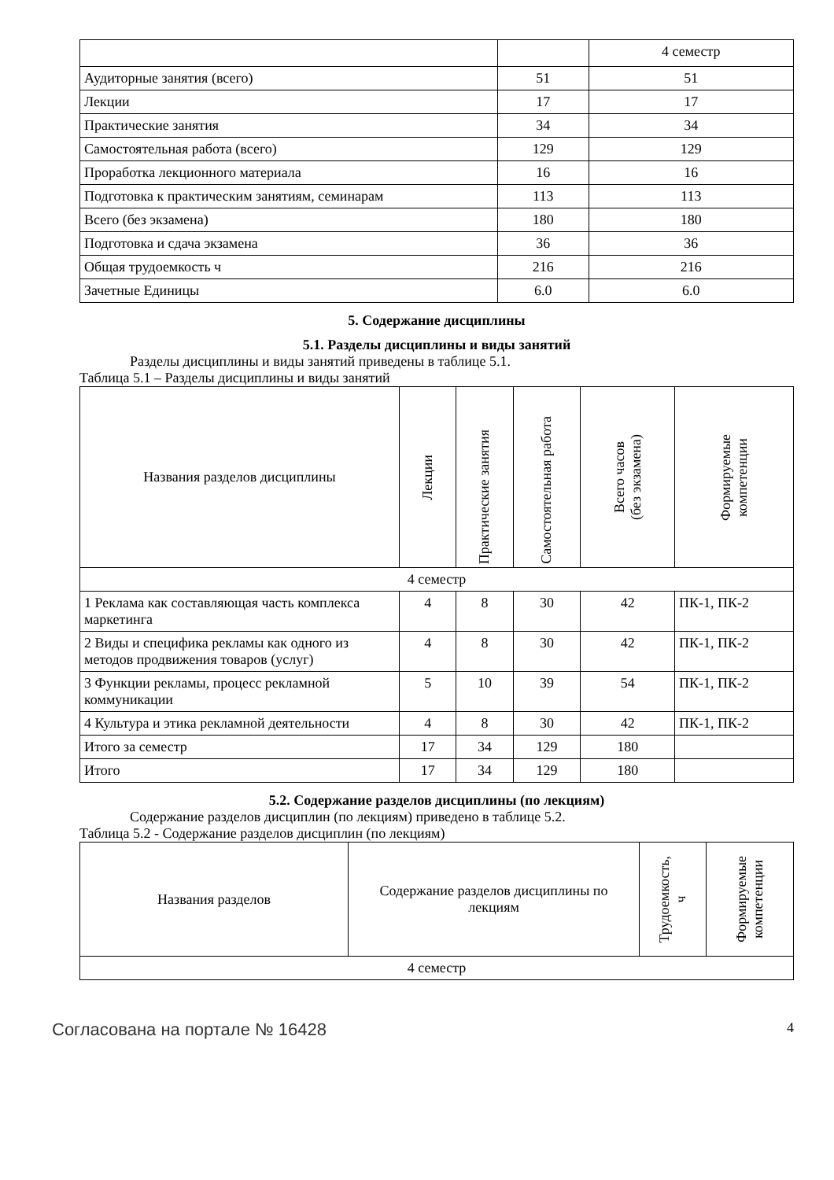| | | 4 семестр |
| Аудиторные занятия (всего) | 51 | 51 |
| Лекции | 17 | 17 |
| Практические занятия | 34 | 34 |
| Самостоятельная работа (всего) | 129 | 129 |
| Проработка лекционного материала | 16 | 16 |
| Подготовка к практическим занятиям, семинарам | 113 | 113 |
| Всего (без экзамена) | 180 | 180 |
| Подготовка и сдача экзамена | 36 | 36 |
| Общая трудоемкость ч | 216 | 216 |
| Зачетные Единицы | 6.0 | 6.0 |
5. Содержание дисциплины
5.1. Разделы дисциплины и виды занятий
Разделы дисциплины и виды занятий приведены в таблице 5.1.
Таблица 5.1 – Разделы дисциплины и виды занятий
| Названия разделов дисциплины | Лекции | Практические занятия | Самостоятельная работа | Всего часов (без экзамена) | Формируемые компетенции |
| --- | --- | --- | --- | --- | --- |
| 4 семестр | | | | | |
| 1 Реклама как составляющая часть комплекса маркетинга | 4 | 8 | 30 | 42 | ПК-1, ПК-2 |
| 2 Виды и специфика рекламы как одного из методов продвижения товаров (услуг) | 4 | 8 | 30 | 42 | ПК-1, ПК-2 |
| 3 Функции рекламы, процесс рекламной коммуникации | 5 | 10 | 39 | 54 | ПК-1, ПК-2 |
| 4 Культура и этика рекламной деятельности | 4 | 8 | 30 | 42 | ПК-1, ПК-2 |
| Итого за семестр | 17 | 34 | 129 | 180 | |
| Итого | 17 | 34 | 129 | 180 | |
5.2. Содержание разделов дисциплины (по лекциям)
Содержание разделов дисциплин (по лекциям) приведено в таблице 5.2.
Таблица 5.2 - Содержание разделов дисциплин (по лекциям)
| Названия разделов | Содержание разделов дисциплины по лекциям | Трудоемкость, ч | Формируемые компетенции |
| --- | --- | --- | --- |
| 4 семестр | | | |
Согласована на портале № 16428 4